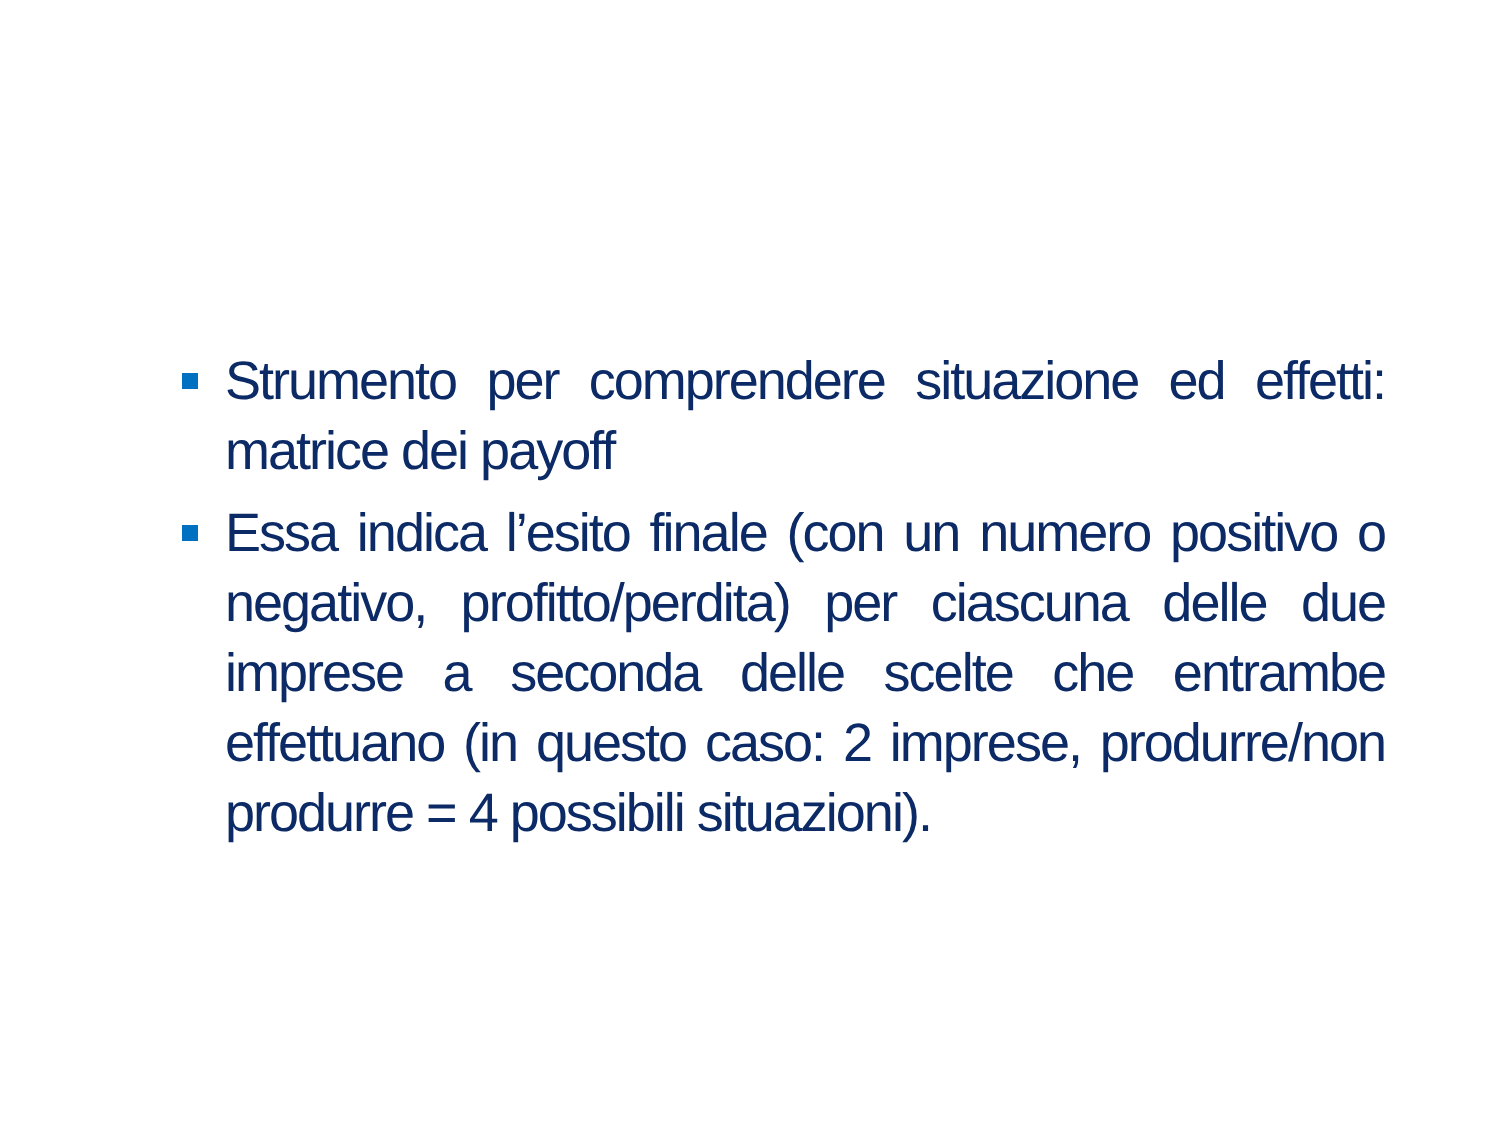Strumento per comprendere situazione ed effetti: matrice dei payoff
Essa indica l’esito finale (con un numero positivo o negativo, profitto/perdita) per ciascuna delle due imprese a seconda delle scelte che entrambe effettuano (in questo caso: 2 imprese, produrre/non produrre = 4 possibili situazioni).